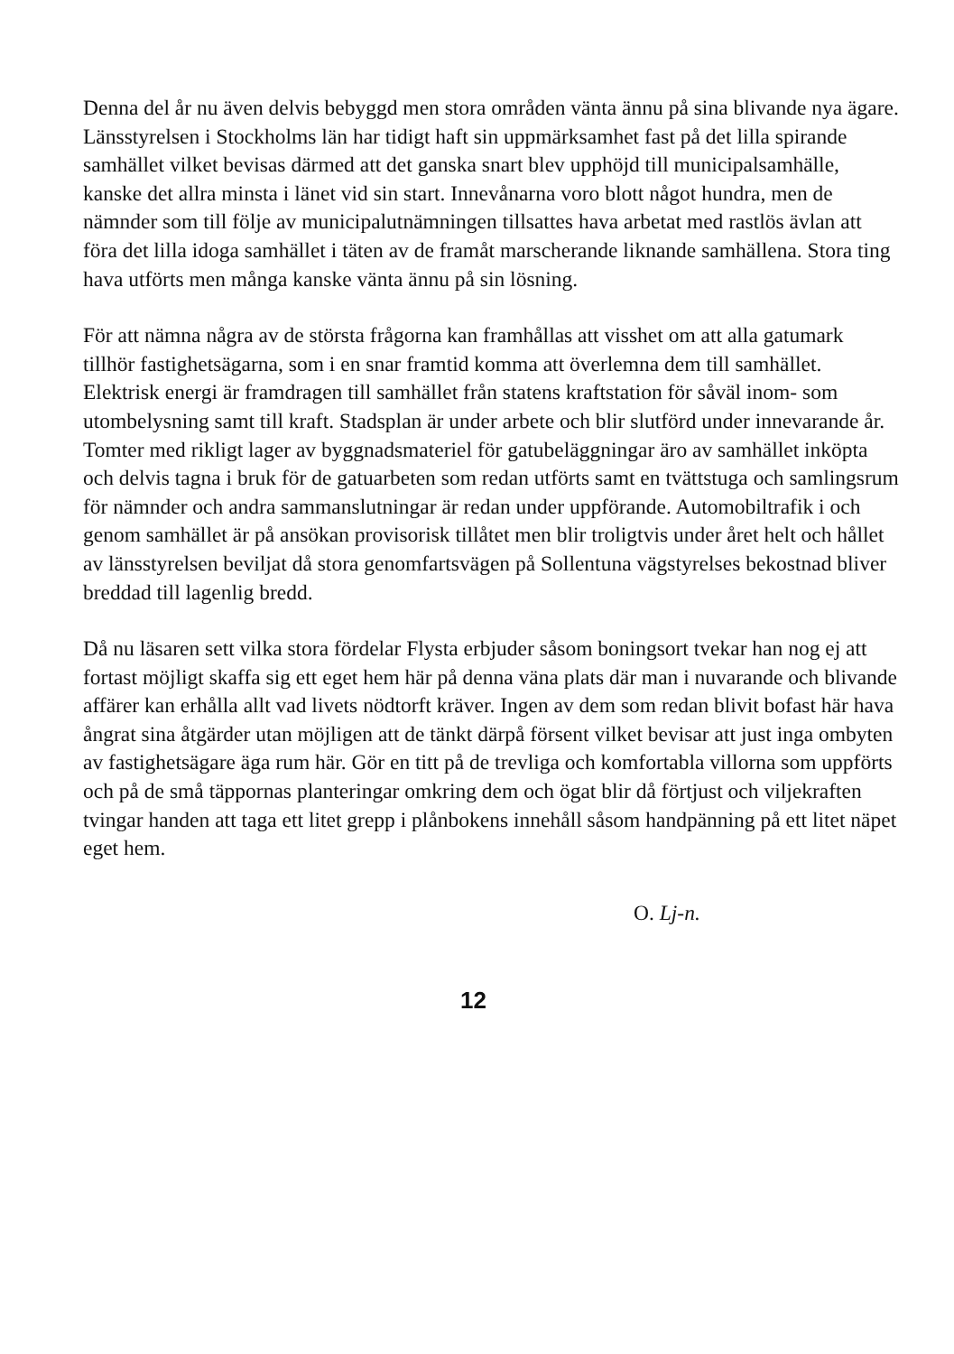Denna del år nu även delvis bebyggd men stora områden vänta ännu på sina blivande nya ägare. Länsstyrelsen i Stockholms län har tidigt haft sin uppmärksamhet fast på det lilla spirande samhället vilket bevisas därmed att det ganska snart blev upphöjd till municipalsamhälle, kanske det allra minsta i länet vid sin start. Innevånarna voro blott något hundra, men de nämnder som till följe av municipalutnämningen tillsattes hava arbetat med rastlös ävlan att föra det lilla idoga samhället i täten av de framåt marscherande liknande samhällena. Stora ting hava utförts men många kanske vänta ännu på sin lösning.
För att nämna några av de största frågorna kan framhållas att visshet om att alla gatumark tillhör fastighetsägarna, som i en snar framtid komma att överlemna dem till samhället. Elektrisk energi är framdragen till samhället från statens kraftstation för såväl inom- som utombelysning samt till kraft. Stadsplan är under arbete och blir slutförd under innevarande år. Tomter med rikligt lager av byggnadsmateriel för gatubeläggningar äro av samhället inköpta och delvis tagna i bruk för de gatuarbeten som redan utförts samt en tvättstuga och samlingsrum för nämnder och andra sammanslutningar är redan under uppförande. Automobiltrafik i och genom samhället är på ansökan provisorisk tillåtet men blir troligtvis under året helt och hållet av länsstyrelsen beviljat då stora genomfartsvägen på Sollentuna vägstyrelses bekostnad bliver breddad till lagenlig bredd.
Då nu läsaren sett vilka stora fördelar Flysta erbjuder såsom boningsort tvekar han nog ej att fortast möjligt skaffa sig ett eget hem här på denna väna plats där man i nuvarande och blivande affärer kan erhålla allt vad livets nödtorft kräver. Ingen av dem som redan blivit bofast här hava ångrat sina åtgärder utan möjligen att de tänkt därpå försent vilket bevisar att just inga ombyten av fastighetsägare äga rum här. Gör en titt på de trevliga och komfortabla villorna som uppförts och på de små täppornas planteringar omkring dem och ögat blir då förtjust och viljekraften tvingar handen att taga ett litet grepp i plånbokens innehåll såsom handpänning på ett litet näpet eget hem.
O. Lj-n.
12